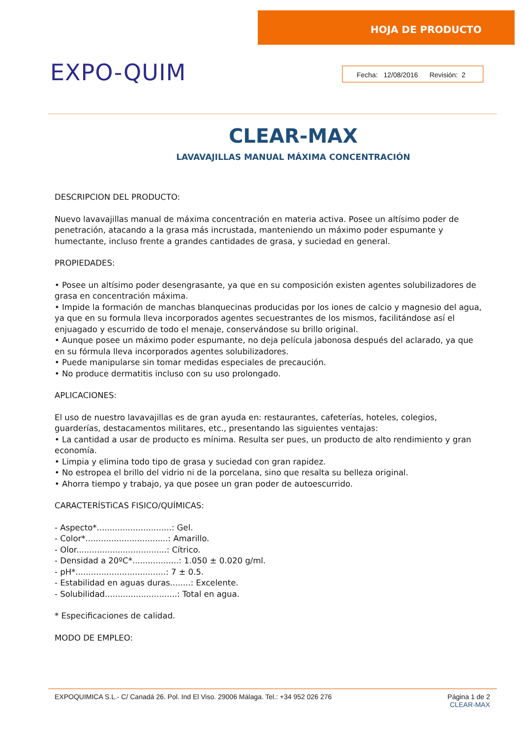HOJA DE PRODUCTO
EXPO-QUIM
Fecha: 12/08/2016 Revisión: 2
CLEAR-MAX
LAVAVAJILLAS MANUAL MÁXIMA CONCENTRACIÓN
DESCRIPCION DEL PRODUCTO:
Nuevo lavavajillas manual de máxima concentración en materia activa. Posee un altísimo poder de penetración, atacando a la grasa más incrustada, manteniendo un máximo poder espumante y humectante, incluso frente a grandes cantidades de grasa, y suciedad en general.
PROPIEDADES:
• Posee un altísimo poder desengrasante, ya que en su composición existen agentes solubilizadores de grasa en concentración máxima.
• Impide la formación de manchas blanquecinas producidas por los iones de calcio y magnesio del agua, ya que en su formula lleva incorporados agentes secuestrantes de los mismos, facilitándose así el enjuagado y escurrido de todo el menaje, conservándose su brillo original.
• Aunque posee un máximo poder espumante, no deja película jabonosa después del aclarado, ya que en su fórmula lleva incorporados agentes solubilizadores.
• Puede manipularse sin tomar medidas especiales de precaución.
• No produce dermatitis incluso con su uso prolongado.
APLICACIONES:
El uso de nuestro lavavajillas es de gran ayuda en: restaurantes, cafeterías, hoteles, colegios, guarderías, destacamentos militares, etc., presentando las siguientes ventajas:
• La cantidad a usar de producto es mínima. Resulta ser pues, un producto de alto rendimiento y gran economía.
• Limpia y elimina todo tipo de grasa y suciedad con gran rapidez.
• No estropea el brillo del vidrio ni de la porcelana, sino que resalta su belleza original.
• Ahorra tiempo y trabajo, ya que posee un gran poder de autoescurrido.
CARACTERÍSTiCAS FISICO/QUÍMICAS:
- Aspecto*.............................: Gel.
- Color*................................: Amarillo.
- Olor...................................: Cítrico.
- Densidad a 20ºC*..................: 1.050 ± 0.020 g/ml.
- pH*...................................: 7 ± 0.5.
- Estabilidad en aguas duras........: Excelente.
- Solubilidad............................: Total en agua.
* Especificaciones de calidad.
MODO DE EMPLEO:
EXPOQUIMICA S.L.- C/ Canadá 26. Pol. Ind El Viso. 29006 Málaga. Tel.: +34 952 026 276
Página 1 de 2
CLEAR-MAX